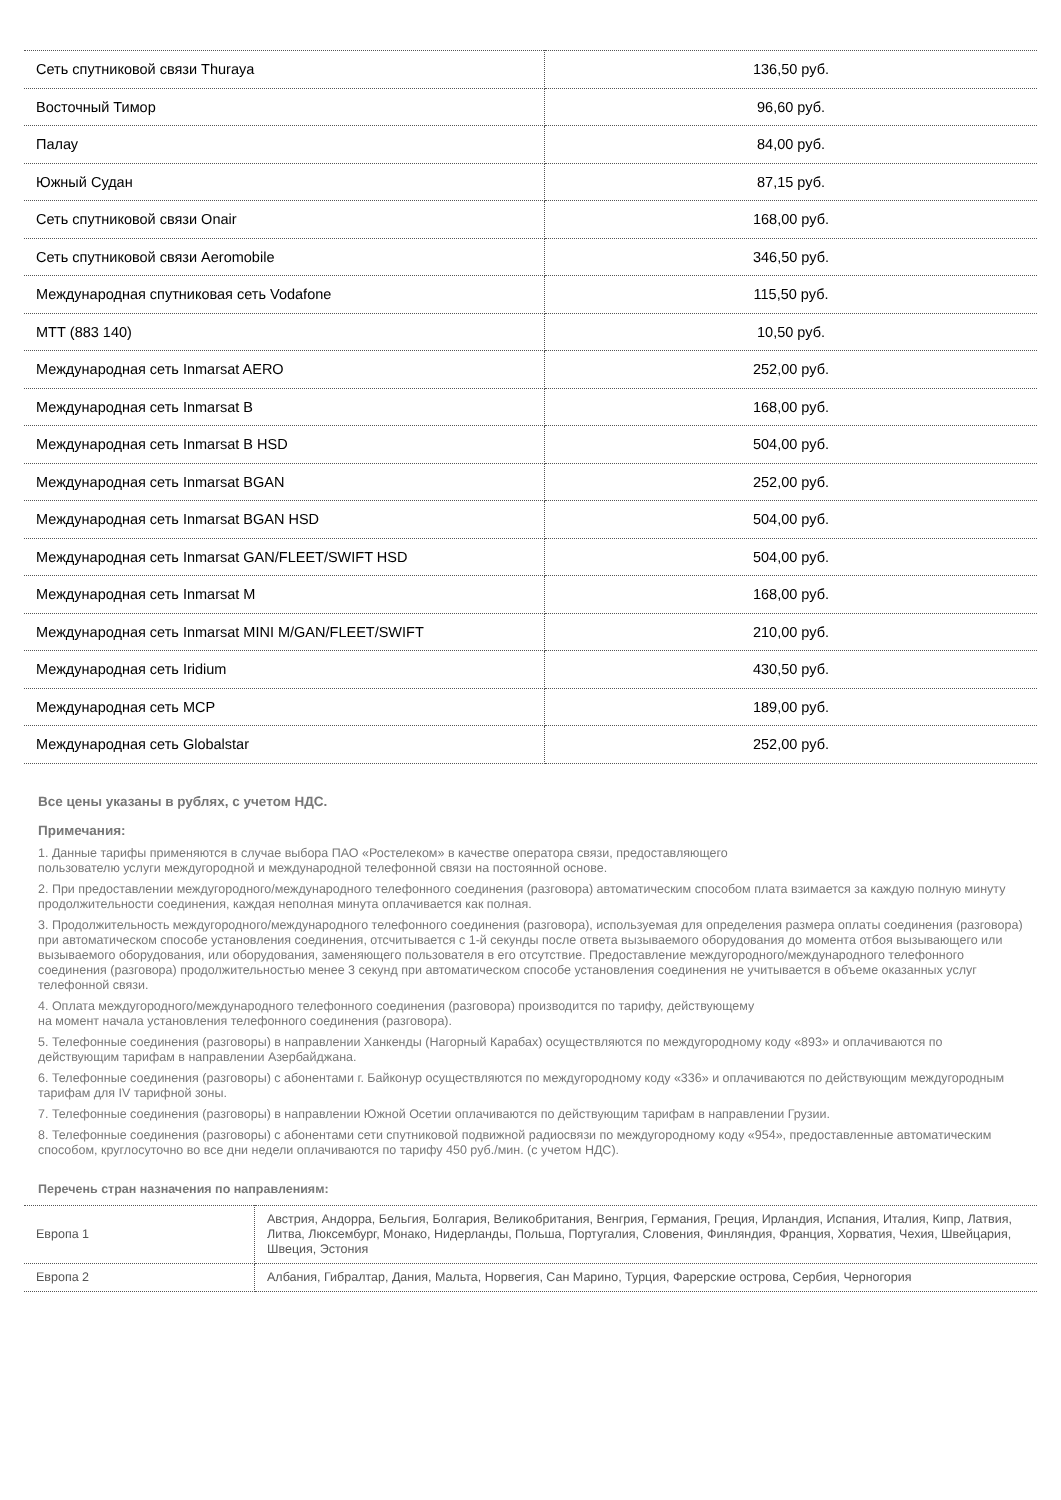| Сеть спутниковой связи Thuraya | 136,50 руб. |
| Восточный Тимор | 96,60 руб. |
| Палау | 84,00 руб. |
| Южный Судан | 87,15 руб. |
| Сеть спутниковой связи Onair | 168,00 руб. |
| Сеть спутниковой связи Aeromobile | 346,50 руб. |
| Международная спутниковая сеть Vodafone | 115,50 руб. |
| МТТ (883 140) | 10,50 руб. |
| Международная сеть Inmarsat AERO | 252,00 руб. |
| Международная сеть Inmarsat B | 168,00 руб. |
| Международная сеть Inmarsat B HSD | 504,00 руб. |
| Международная сеть Inmarsat BGAN | 252,00 руб. |
| Международная сеть Inmarsat BGAN HSD | 504,00 руб. |
| Международная сеть Inmarsat GAN/FLEET/SWIFT HSD | 504,00 руб. |
| Международная сеть Inmarsat M | 168,00 руб. |
| Международная сеть Inmarsat MINI M/GAN/FLEET/SWIFT | 210,00 руб. |
| Международная сеть Iridium | 430,50 руб. |
| Международная сеть MCP | 189,00 руб. |
| Международная сеть Globalstar | 252,00 руб. |
Все цены указаны в рублях, с учетом НДС.
Примечания:
1. Данные тарифы применяются в случае выбора ПАО «Ростелеком» в качестве оператора связи, предоставляющего
пользователю услуги междугородной и международной телефонной связи на постоянной основе.
2. При предоставлении междугородного/международного телефонного соединения (разговора) автоматическим способом плата взимается за каждую полную минуту продолжительности соединения, каждая неполная минута оплачивается как полная.
3. Продолжительность междугородного/международного телефонного соединения (разговора), используемая для определения размера оплаты соединения (разговора) при автоматическом способе установления соединения, отсчитывается с 1-й секунды после ответа вызываемого оборудования до момента отбоя вызывающего или вызываемого оборудования, или оборудования, заменяющего пользователя в его отсутствие. Предоставление междугородного/международного телефонного соединения (разговора) продолжительностью менее 3 секунд при автоматическом способе установления соединения не учитывается в объеме оказанных услуг телефонной связи.
4. Оплата междугородного/международного телефонного соединения (разговора) производится по тарифу, действующему
на момент начала установления телефонного соединения (разговора).
5. Телефонные соединения (разговоры) в направлении Ханкенды (Нагорный Карабах) осуществляются по междугородному коду «893» и оплачиваются по действующим тарифам в направлении Азербайджана.
6. Телефонные соединения (разговоры) с абонентами г. Байконур осуществляются по междугородному коду «336» и оплачиваются по действующим междугородным тарифам для IV тарифной зоны.
7. Телефонные соединения (разговоры) в направлении Южной Осетии оплачиваются по действующим тарифам в направлении Грузии.
8. Телефонные соединения (разговоры) с абонентами сети спутниковой подвижной радиосвязи по междугородному коду «954», предоставленные автоматическим способом, круглосуточно во все дни недели оплачиваются по тарифу 450 руб./мин. (с учетом НДС).
Перечень стран назначения по направлениям:
| Европа 1 | Австрия, Андорра, Бельгия, Болгария, Великобритания, Венгрия, Германия, Греция, Ирландия, Испания, Италия, Кипр, Латвия, Литва, Люксембург, Монако, Нидерланды, Польша, Португалия, Словения, Финляндия, Франция, Хорватия, Чехия, Швейцария, Швеция, Эстония |
| Европа 2 | Албания, Гибралтар, Дания, Мальта, Норвегия, Сан Марино, Турция, Фарерские острова, Сербия, Черногория |